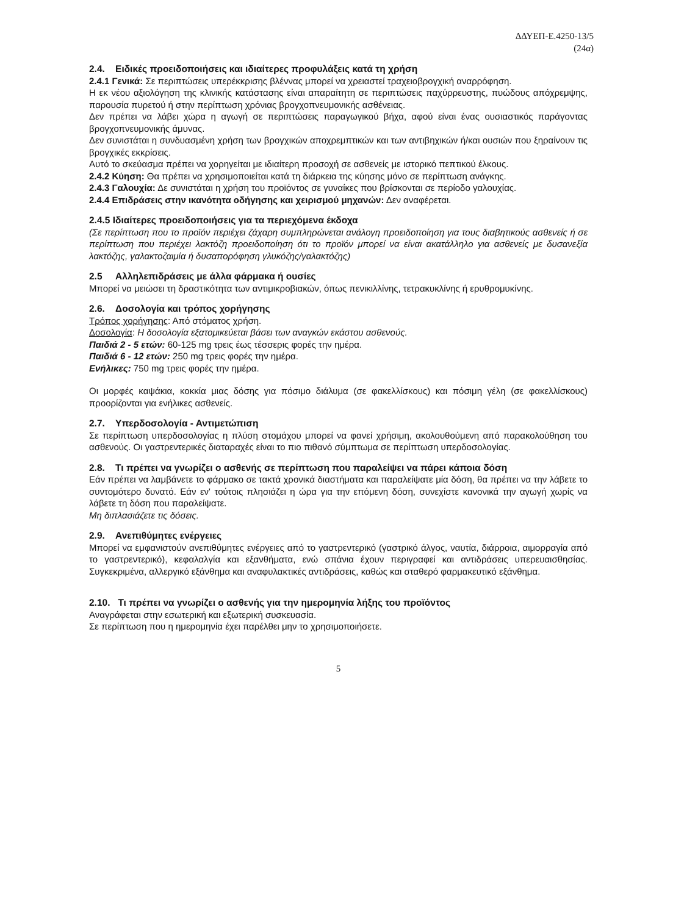ΔΔΥΕΠ-Ε.4250-13/5
(24α)
2.4. Ειδικές προειδοποιήσεις και ιδιαίτερες προφυλάξεις κατά τη χρήση
2.4.1 Γενικά: Σε περιπτώσεις υπερέκκρισης βλέννας μπορεί να χρειαστεί τραχειοβρογχική αναρρόφηση.
Η εκ νέου αξιολόγηση της κλινικής κατάστασης είναι απαραίτητη σε περιπτώσεις παχύρρευστης, πυώδους απόχρεμψης, παρουσία πυρετού ή στην περίπτωση χρόνιας βρογχοπνευμονικής ασθένειας.
Δεν πρέπει να λάβει χώρα η αγωγή σε περιπτώσεις παραγωγικού βήχα, αφού είναι ένας ουσιαστικός παράγοντας βρογχοπνευμονικής άμυνας.
Δεν συνιστάται η συνδυασμένη χρήση των βρογχικών αποχρεμπτικών και των αντιβηχικών ή/και ουσιών που ξηραίνουν τις βρογχικές εκκρίσεις.
Αυτό το σκεύασμα πρέπει να χορηγείται με ιδιαίτερη προσοχή σε ασθενείς με ιστορικό πεπτικού έλκους.
2.4.2 Κύηση: Θα πρέπει να χρησιμοποιείται κατά τη διάρκεια της κύησης μόνο σε περίπτωση ανάγκης.
2.4.3 Γαλουχία: Δε συνιστάται η χρήση του προϊόντος σε γυναίκες που βρίσκονται σε περίοδο γαλουχίας.
2.4.4 Επιδράσεις στην ικανότητα οδήγησης και χειρισμού μηχανών: Δεν αναφέρεται.
2.4.5 Ιδιαίτερες προειδοποιήσεις για τα περιεχόμενα έκδοχα
(Σε περίπτωση που το προϊόν περιέχει ζάχαρη συμπληρώνεται ανάλογη προειδοποίηση για τους διαβητικούς ασθενείς ή σε περίπτωση που περιέχει λακτόζη προειδοποίηση ότι το προϊόν μπορεί να είναι ακατάλληλο για ασθενείς με δυσανεξία λακτόζης, γαλακτοζαιμία ή δυσαπορόφηση γλυκόζης/γαλακτόζης)
2.5 Αλληλεπιδράσεις με άλλα φάρμακα ή ουσίες
Μπορεί να μειώσει τη δραστικότητα των αντιμικροβιακών, όπως πενικιλλίνης, τετρακυκλίνης ή ερυθρομυκίνης.
2.6. Δοσολογία και τρόπος χορήγησης
Τρόπος χορήγησης: Από στόματος χρήση.
Δοσολογία: Η δοσολογία εξατομικεύεται βάσει των αναγκών εκάστου ασθενούς.
Παιδιά 2 - 5 ετών: 60-125 mg τρεις έως τέσσερις φορές την ημέρα.
Παιδιά 6 - 12 ετών: 250 mg τρεις φορές την ημέρα.
Ενήλικες: 750 mg τρεις φορές την ημέρα.
Οι μορφές καψάκια, κοκκία μιας δόσης για πόσιμο διάλυμα (σε φακελλίσκους) και πόσιμη γέλη (σε φακελλίσκους) προορίζονται για ενήλικες ασθενείς.
2.7. Υπερδοσολογία - Αντιμετώπιση
Σε περίπτωση υπερδοσολογίας η πλύση στομάχου μπορεί να φανεί χρήσιμη, ακολουθούμενη από παρακολούθηση του ασθενούς. Οι γαστρεντερικές διαταραχές είναι το πιο πιθανό σύμπτωμα σε περίπτωση υπερδοσολογίας.
2.8. Τι πρέπει να γνωρίζει ο ασθενής σε περίπτωση που παραλείψει να πάρει κάποια δόση
Εάν πρέπει να λαμβάνετε το φάρμακο σε τακτά χρονικά διαστήματα και παραλείψατε μία δόση, θα πρέπει να την λάβετε το συντομότερο δυνατό. Εάν εν' τούτοις πλησιάζει η ώρα για την επόμενη δόση, συνεχίστε κανονικά την αγωγή χωρίς να λάβετε τη δόση που παραλείψατε.
Μη διπλασιάζετε τις δόσεις.
2.9. Ανεπιθύμητες ενέργειες
Μπορεί να εμφανιστούν ανεπιθύμητες ενέργειες από το γαστρεντερικό (γαστρικό άλγος, ναυτία, διάρροια, αιμορραγία από το γαστρεντερικό), κεφαλαλγία και εξανθήματα, ενώ σπάνια έχουν περιγραφεί και αντιδράσεις υπερευαισθησίας. Συγκεκριμένα, αλλεργικό εξάνθημα και αναφυλακτικές αντιδράσεις, καθώς και σταθερό φαρμακευτικό εξάνθημα.
2.10. Τι πρέπει να γνωρίζει ο ασθενής για την ημερομηνία λήξης του προϊόντος
Αναγράφεται στην εσωτερική και εξωτερική συσκευασία.
Σε περίπτωση που η ημερομηνία έχει παρέλθει μην το χρησιμοποιήσετε.
5